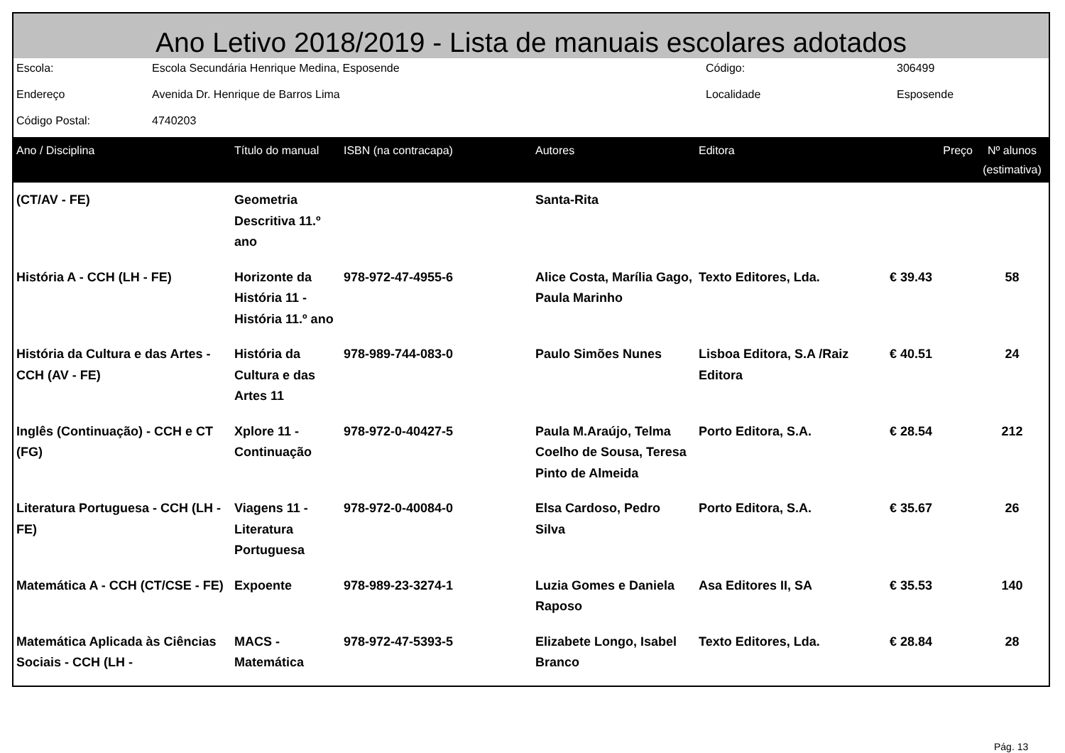Ano Letivo 2018/2019 - Lista de manuais escolares adotados
| Escola: | Escola Secundária Henrique Medina, Esposende | Código: | 306499 |
| Endereço | Avenida Dr. Henrique de Barros Lima | Localidade | Esposende |
| Código Postal: | 4740203 | | |
| Ano / Disciplina | Título do manual | ISBN (na contracapa) | Autores | Editora | Preço | Nº alunos (estimativa) |
| --- | --- | --- | --- | --- | --- | --- |
| (CT/AV - FE) | Geometria Descritiva 11.º ano | | Santa-Rita | | | |
| História A - CCH (LH - FE) | Horizonte da História 11 - História 11.º ano | 978-972-47-4955-6 | Alice Costa, Marília Gago, Paula Marinho | Texto Editores, Lda. | € 39.43 | 58 |
| História da Cultura e das Artes - CCH (AV - FE) | História da Cultura e das Artes 11 | 978-989-744-083-0 | Paulo Simões Nunes | Lisboa Editora, S.A /Raiz Editora | € 40.51 | 24 |
| Inglês (Continuação) - CCH e CT (FG) | Xplore 11 - Continuação | 978-972-0-40427-5 | Paula M.Araújo, Telma Coelho de Sousa, Teresa Pinto de Almeida | Porto Editora, S.A. | € 28.54 | 212 |
| Literatura Portuguesa - CCH (LH - FE) | Viagens 11 - Literatura Portuguesa | 978-972-0-40084-0 | Elsa Cardoso, Pedro Silva | Porto Editora, S.A. | € 35.67 | 26 |
| Matemática A - CCH (CT/CSE - FE) | Expoente | 978-989-23-3274-1 | Luzia Gomes e Daniela Raposo | Asa Editores II, SA | € 35.53 | 140 |
| Matemática Aplicada às Ciências Sociais - CCH (LH - | MACS - Matemática | 978-972-47-5393-5 | Elizabete Longo, Isabel Branco | Texto Editores, Lda. | € 28.84 | 28 |
Pág. 13